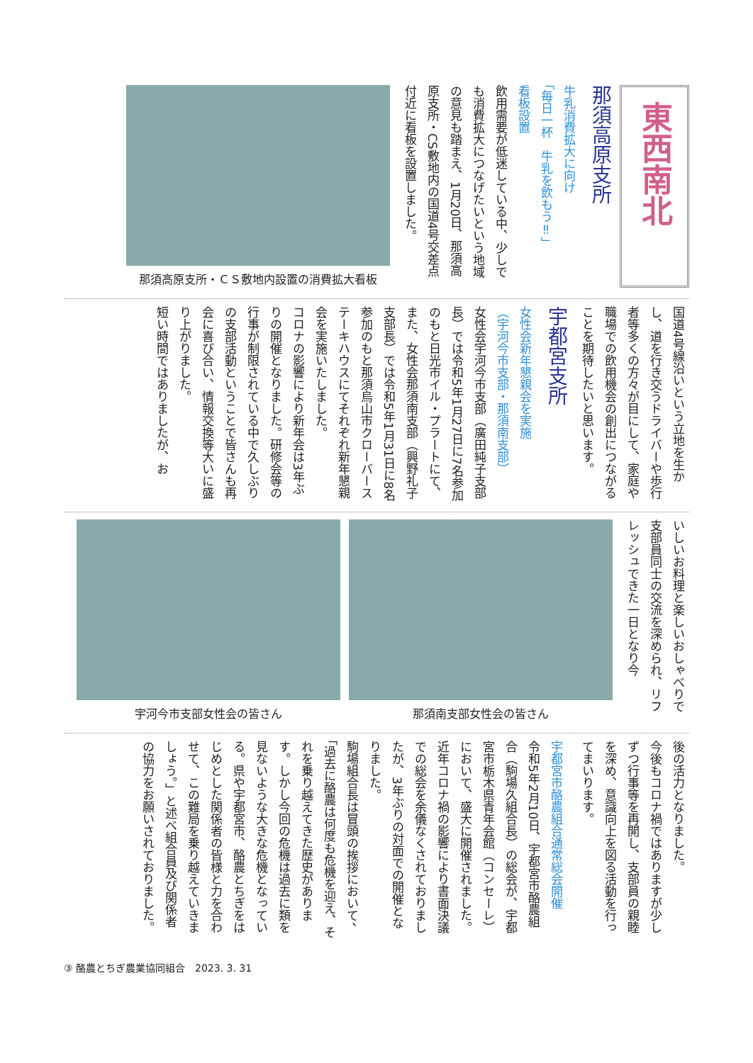東西南北
那須高原支所
牛乳消費拡大に向け
「毎日一杯　牛乳を飲もう‼」
看板設置
飲用需要が低迷している中、少しでも消費拡大につなげたいという地域の意見も踏まえ、1月20日、那須高原支所・CS敷地内の国道4号交差点付近に看板を設置しました。
那須高原支所・ＣＳ敷地内設置の消費拡大看板
国道4号線沿いという立地を生かし、道を行き交うドライバーや歩行者等多くの方々が目にして、家庭や職場での飲用機会の創出につながることを期待したいと思います。
宇都宮支所
女性会新年懇親会を実施
（宇河今市支部・那須南支部）
女性会宇河今市支部（廣田純子支部長）では令和5年1月27日に7名参加のもと日光市イル・プラートにて、また、女性会那須南支部（興野礼子支部長）では令和5年1月31日に8名参加のもと那須烏山市クローバーステーキハウスにてそれぞれ新年懇親会を実施いたしました。
コロナの影響により新年会は3年ぶりの開催となりました。研修会等の行事が制限されている中で久しぶりの支部活動ということで皆さんも再会に喜び合い、情報交換等大いに盛り上がりました。
短い時間ではありましたが、お
いしいお料理と楽しいおしゃべりで支部員同士の交流を深められ、リフレッシュできた一日となり今
那須南支部女性会の皆さん 宇河今市支部女性会の皆さん
後の活力となりました。
今後もコロナ禍ではありますが少しずつ行事等を再開し、支部員の親睦を深め、意識向上を図る活動を行ってまいります。
宇都宮市酪農組合通常総会開催
令和5年2月10日、宇都宮市酪農組合（駒場久組合長）の総会が、宇都宮市栃木県青年会館（コンセーレ）において、盛大に開催されました。
近年コロナ禍の影響により書面決議での総会を余儀なくされておりましたが、3年ぶりの対面での開催となりました。
駒場組合長は冒頭の挨拶において、「過去に酪農は何度も危機を迎え、それを乗り越えてきた歴史があります。しかし今回の危機は過去に類を見ないような大きな危機となっている。県や宇都宮市、酪農とちぎをはじめとした関係者の皆様と力を合わせて、この難局を乗り越えていきましょう。」と述べ組合員及び関係者の協力をお願いされておりました。
③ 酪農とちぎ農業協同組合　2023. 3. 31